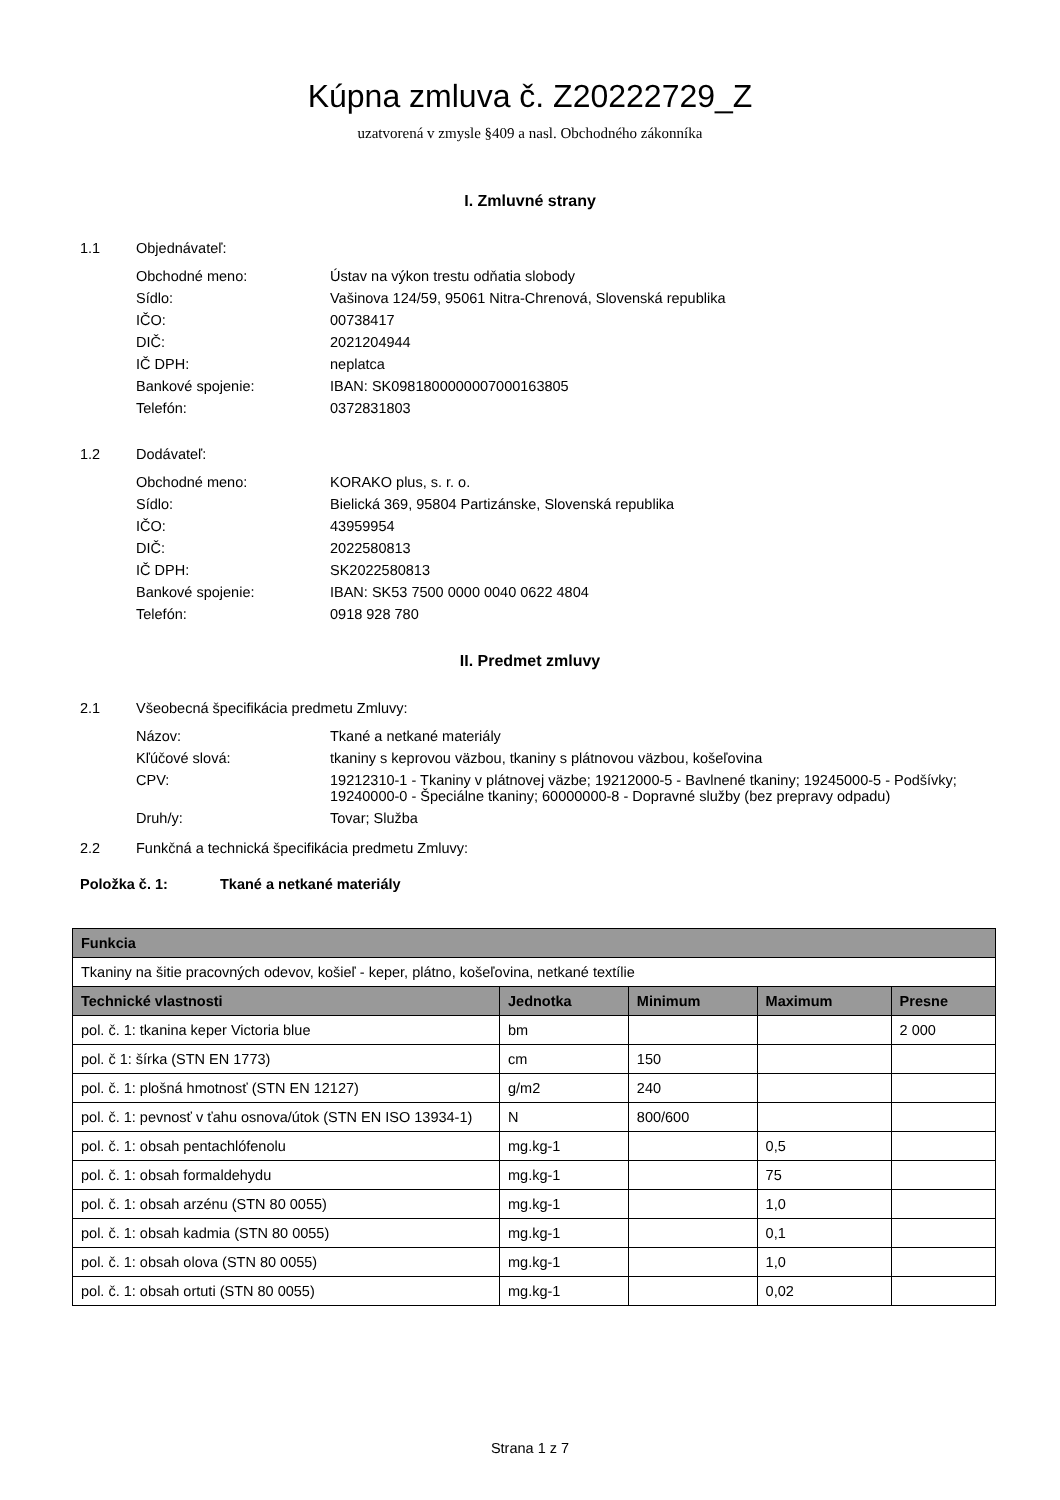Kúpna zmluva č. Z20222729_Z
uzatvorená v zmysle §409 a nasl. Obchodného zákonníka
I. Zmluvné strany
1.1 Objednávateľ:
Obchodné meno: Ústav na výkon trestu odňatia slobody
Sídlo: Vašinova 124/59, 95061 Nitra-Chrenová, Slovenská republika
IČO: 00738417
DIČ: 2021204944
IČ DPH: neplatca
Bankové spojenie: IBAN: SK0981800000007000163805
Telefón: 0372831803
1.2 Dodávateľ:
Obchodné meno: KORAKO plus, s. r. o.
Sídlo: Bielická 369, 95804 Partizánske, Slovenská republika
IČO: 43959954
DIČ: 2022580813
IČ DPH: SK2022580813
Bankové spojenie: IBAN: SK53 7500 0000 0040 0622 4804
Telefón: 0918 928 780
II. Predmet zmluvy
2.1 Všeobecná špecifikácia predmetu Zmluvy:
Názov: Tkané a netkané materiály
Kľúčové slová: tkaniny s keprovou väzbou, tkaniny s plátnovou väzbou, košeľovina
CPV: 19212310-1 - Tkaniny v plátnovej väzbe; 19212000-5 - Bavlnené tkaniny; 19245000-5 - Podšívky; 19240000-0 - Špeciálne tkaniny; 60000000-8 - Dopravné služby (bez prepravy odpadu)
Druh/y: Tovar; Služba
2.2 Funkčná a technická špecifikácia predmetu Zmluvy:
Položka č. 1: Tkané a netkané materiály
| Funkcia | | | | |
| --- | --- | --- | --- | --- |
| Tkaniny na šitie pracovných odevov, košieľ - keper, plátno, košeľovina, netkané textílie | | | | |
| Technické vlastnosti | Jednotka | Minimum | Maximum | Presne |
| pol. č. 1: tkanina keper Victoria blue | bm | | | 2 000 |
| pol. č 1: šírka (STN EN 1773) | cm | 150 | | |
| pol. č. 1: plošná hmotnosť (STN EN 12127) | g/m2 | 240 | | |
| pol. č. 1: pevnosť v ťahu osnova/útok (STN EN ISO 13934-1) | N | 800/600 | | |
| pol. č. 1: obsah pentachlófenolu | mg.kg-1 | | 0,5 | |
| pol. č. 1: obsah formaldehydu | mg.kg-1 | | 75 | |
| pol. č. 1: obsah arzénu (STN 80 0055) | mg.kg-1 | | 1,0 | |
| pol. č. 1: obsah kadmia (STN 80 0055) | mg.kg-1 | | 0,1 | |
| pol. č. 1: obsah olova (STN 80 0055) | mg.kg-1 | | 1,0 | |
| pol. č. 1: obsah ortuti (STN 80 0055) | mg.kg-1 | | 0,02 | |
Strana 1 z 7